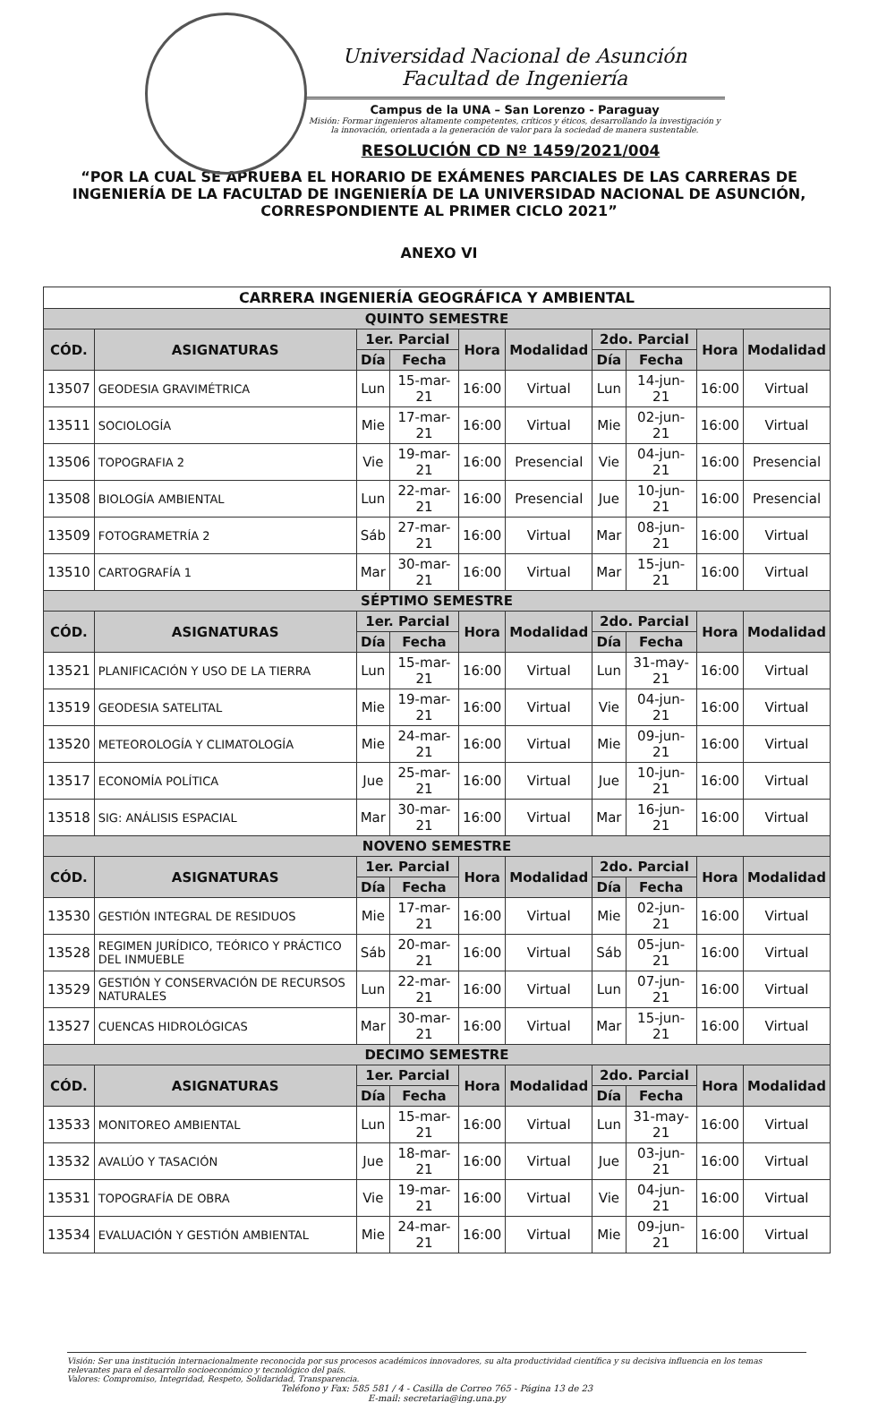Universidad Nacional de Asunción
Facultad de Ingeniería
Campus de la UNA – San Lorenzo - Paraguay
Misión: Formar ingenieros altamente competentes, críticos y éticos, desarrollando la investigación y la innovación, orientada a la generación de valor para la sociedad de manera sustentable.
RESOLUCIÓN CD Nº 1459/2021/004
“POR LA CUAL SE APRUEBA EL HORARIO DE EXÁMENES PARCIALES DE LAS CARRERAS DE INGENIERÍA DE LA FACULTAD DE INGENIERÍA DE LA UNIVERSIDAD NACIONAL DE ASUNCIÓN, CORRESPONDIENTE AL PRIMER CICLO 2021”
ANEXO VI
| CARRERA INGENIERÍA GEOGRÁFICA Y AMBIENTAL | | | | | | | | | |
| --- | --- | --- | --- | --- | --- | --- | --- | --- | --- |
| QUINTO SEMESTRE | | | | | | | | | |
| CÓD. | ASIGNATURAS | 1er. Parcial | | Hora | Modalidad | 2do. Parcial | | Hora | Modalidad |
| | | Día | Fecha | | | Día | Fecha | | |
| 13507 | GEODESIA GRAVIMÉTRICA | Lun | 15-mar-21 | 16:00 | Virtual | Lun | 14-jun-21 | 16:00 | Virtual |
| 13511 | SOCIOLOGÍA | Mie | 17-mar-21 | 16:00 | Virtual | Mie | 02-jun-21 | 16:00 | Virtual |
| 13506 | TOPOGRAFIA 2 | Vie | 19-mar-21 | 16:00 | Presencial | Vie | 04-jun-21 | 16:00 | Presencial |
| 13508 | BIOLOGÍA AMBIENTAL | Lun | 22-mar-21 | 16:00 | Presencial | Jue | 10-jun-21 | 16:00 | Presencial |
| 13509 | FOTOGRAMETRÍA 2 | Sáb | 27-mar-21 | 16:00 | Virtual | Mar | 08-jun-21 | 16:00 | Virtual |
| 13510 | CARTOGRAFÍA 1 | Mar | 30-mar-21 | 16:00 | Virtual | Mar | 15-jun-21 | 16:00 | Virtual |
| SÉPTIMO SEMESTRE | | | | | | | | | |
| CÓD. | ASIGNATURAS | 1er. Parcial | | Hora | Modalidad | 2do. Parcial | | Hora | Modalidad |
| | | Día | Fecha | | | Día | Fecha | | |
| 13521 | PLANIFICACIÓN Y USO DE LA TIERRA | Lun | 15-mar-21 | 16:00 | Virtual | Lun | 31-may-21 | 16:00 | Virtual |
| 13519 | GEODESIA SATELITAL | Mie | 19-mar-21 | 16:00 | Virtual | Vie | 04-jun-21 | 16:00 | Virtual |
| 13520 | METEOROLOGÍA Y CLIMATOLOGÍA | Mie | 24-mar-21 | 16:00 | Virtual | Mie | 09-jun-21 | 16:00 | Virtual |
| 13517 | ECONOMÍA POLÍTICA | Jue | 25-mar-21 | 16:00 | Virtual | Jue | 10-jun-21 | 16:00 | Virtual |
| 13518 | SIG: ANÁLISIS ESPACIAL | Mar | 30-mar-21 | 16:00 | Virtual | Mar | 16-jun-21 | 16:00 | Virtual |
| NOVENO SEMESTRE | | | | | | | | | |
| CÓD. | ASIGNATURAS | 1er. Parcial | | Hora | Modalidad | 2do. Parcial | | Hora | Modalidad |
| | | Día | Fecha | | | Día | Fecha | | |
| 13530 | GESTIÓN INTEGRAL DE RESIDUOS | Mie | 17-mar-21 | 16:00 | Virtual | Mie | 02-jun-21 | 16:00 | Virtual |
| 13528 | REGIMEN JURÍDICO, TEÓRICO Y PRÁCTICO DEL INMUEBLE | Sáb | 20-mar-21 | 16:00 | Virtual | Sáb | 05-jun-21 | 16:00 | Virtual |
| 13529 | GESTIÓN Y CONSERVACIÓN DE RECURSOS NATURALES | Lun | 22-mar-21 | 16:00 | Virtual | Lun | 07-jun-21 | 16:00 | Virtual |
| 13527 | CUENCAS HIDROLÓGICAS | Mar | 30-mar-21 | 16:00 | Virtual | Mar | 15-jun-21 | 16:00 | Virtual |
| DECIMO SEMESTRE | | | | | | | | | |
| CÓD. | ASIGNATURAS | 1er. Parcial | | Hora | Modalidad | 2do. Parcial | | Hora | Modalidad |
| | | Día | Fecha | | | Día | Fecha | | |
| 13533 | MONITOREO AMBIENTAL | Lun | 15-mar-21 | 16:00 | Virtual | Lun | 31-may-21 | 16:00 | Virtual |
| 13532 | AVALÚO Y TASACIÓN | Jue | 18-mar-21 | 16:00 | Virtual | Jue | 03-jun-21 | 16:00 | Virtual |
| 13531 | TOPOGRAFÍA DE OBRA | Vie | 19-mar-21 | 16:00 | Virtual | Vie | 04-jun-21 | 16:00 | Virtual |
| 13534 | EVALUACIÓN Y GESTIÓN AMBIENTAL | Mie | 24-mar-21 | 16:00 | Virtual | Mie | 09-jun-21 | 16:00 | Virtual |
Visión: Ser una institución internacionalmente reconocida por sus procesos académicos innovadores, su alta productividad científica y su decisiva influencia en los temas relevantes para el desarrollo socioeconómico y tecnológico del país.
Valores: Compromiso, Integridad, Respeto, Solidaridad, Transparencia.
Teléfono y Fax: 585 581 / 4 - Casilla de Correo 765 - Página 13 de 23
E-mail: secretaria@ing.una.py